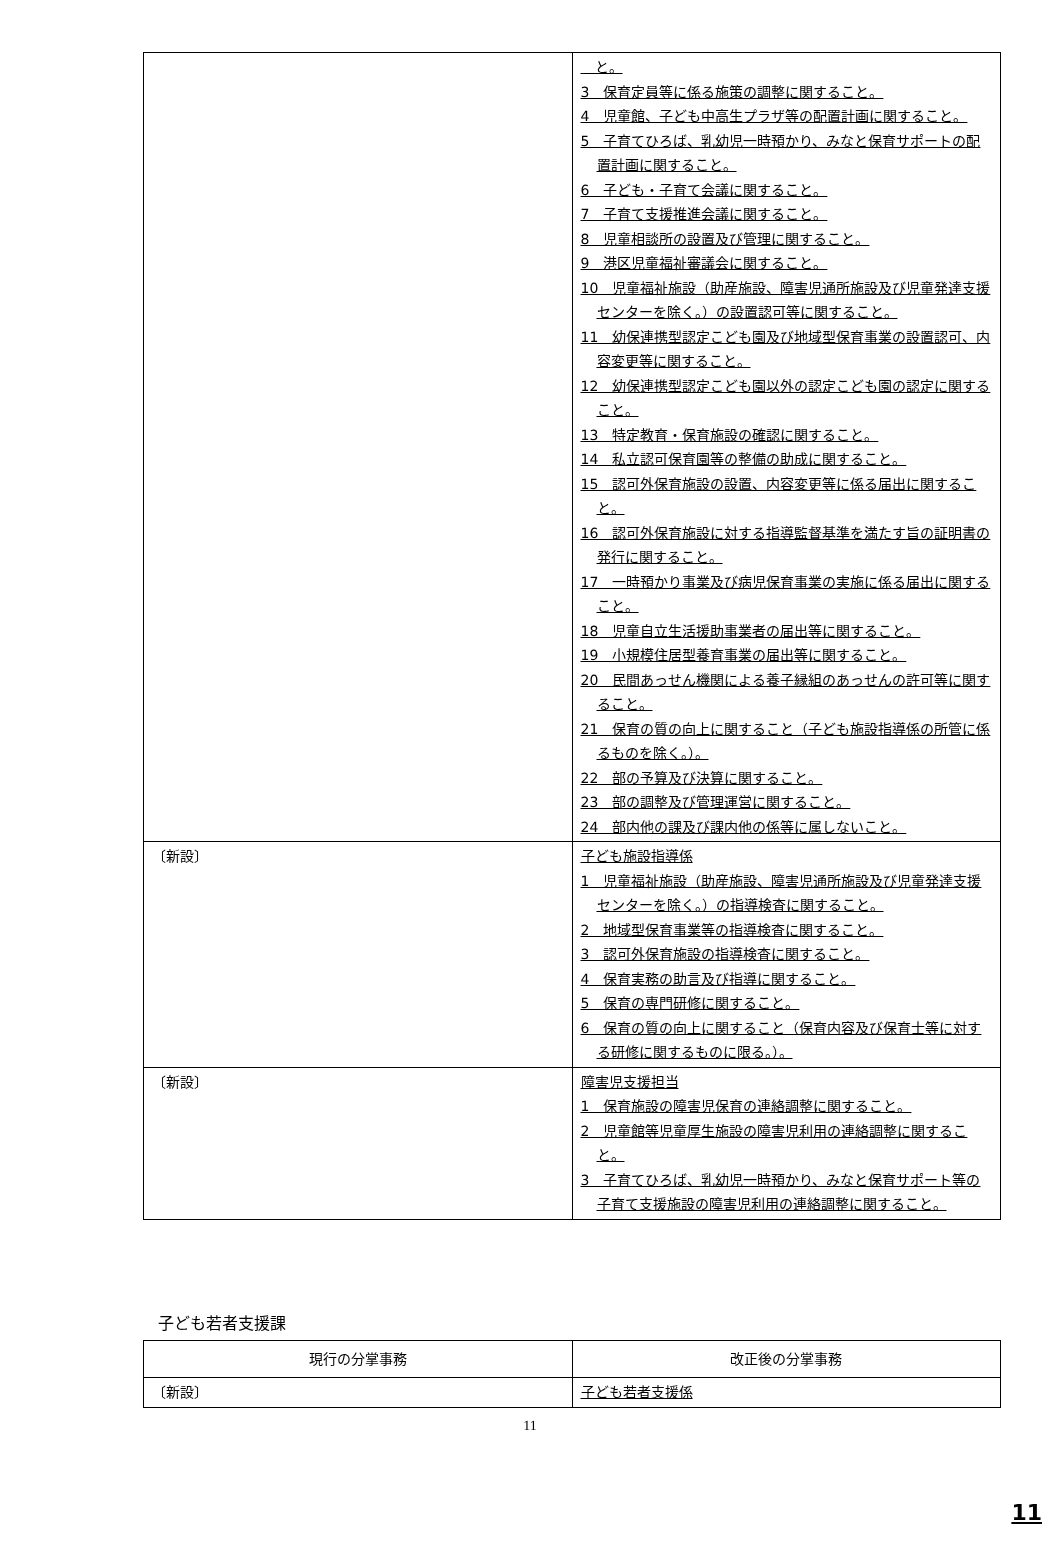| | と。 3 保育定員等に係る施策の調整に関すること。 4 児童館、子ども中高生プラザ等の配置計画に関すること。 5 子育てひろば、乳幼児一時預かり、みなと保育サポートの配置計画に関すること。 6 子ども・子育て会議に関すること。 7 子育て支援推進会議に関すること。 8 児童相談所の設置及び管理に関すること。 9 港区児童福祉審議会に関すること。 10 児童福祉施設（助産施設、障害児通所施設及び児童発達支援センターを除く。）の設置認可等に関すること。 11 幼保連携型認定こども園及び地域型保育事業の設置認可、内容変更等に関すること。 12 幼保連携型認定こども園以外の認定こども園の認定に関すること。 13 特定教育・保育施設の確認に関すること。 14 私立認可保育園等の整備の助成に関すること。 15 認可外保育施設の設置、内容変更等に係る届出に関すること。 16 認可外保育施設に対する指導監督基準を満たす旨の証明書の発行に関すること。 17 一時預かり事業及び病児保育事業の実施に係る届出に関すること。 18 児童自立生活援助事業者の届出等に関すること。 19 小規模住居型養育事業の届出等に関すること。 20 民間あっせん機関による養子縁組のあっせんの許可等に関すること。 21 保育の質の向上に関すること（子ども施設指導係の所管に係るものを除く。）。 22 部の予算及び決算に関すること。 23 部の調整及び管理運営に関すること。 24 部内他の課及び課内他の係等に属しないこと。 |
| 〔新設〕 | 子ども施設指導係 1 児童福祉施設（助産施設、障害児通所施設及び児童発達支援センターを除く。）の指導検査に関すること。 2 地域型保育事業等の指導検査に関すること。 3 認可外保育施設の指導検査に関すること。 4 保育実務の助言及び指導に関すること。 5 保育の専門研修に関すること。 6 保育の質の向上に関すること（保育内容及び保育士等に対する研修に関するものに限る。）。 |
| 〔新設〕 | 障害児支援担当 1 保育施設の障害児保育の連絡調整に関すること。 2 児童館等児童厚生施設の障害児利用の連絡調整に関すること。 3 子育てひろば、乳幼児一時預かり、みなと保育サポート等の子育て支援施設の障害児利用の連絡調整に関すること。 |
子ども若者支援課
| 現行の分掌事務 | 改正後の分掌事務 |
| --- | --- |
| 〔新設〕 | 子ども若者支援係 |
11
11